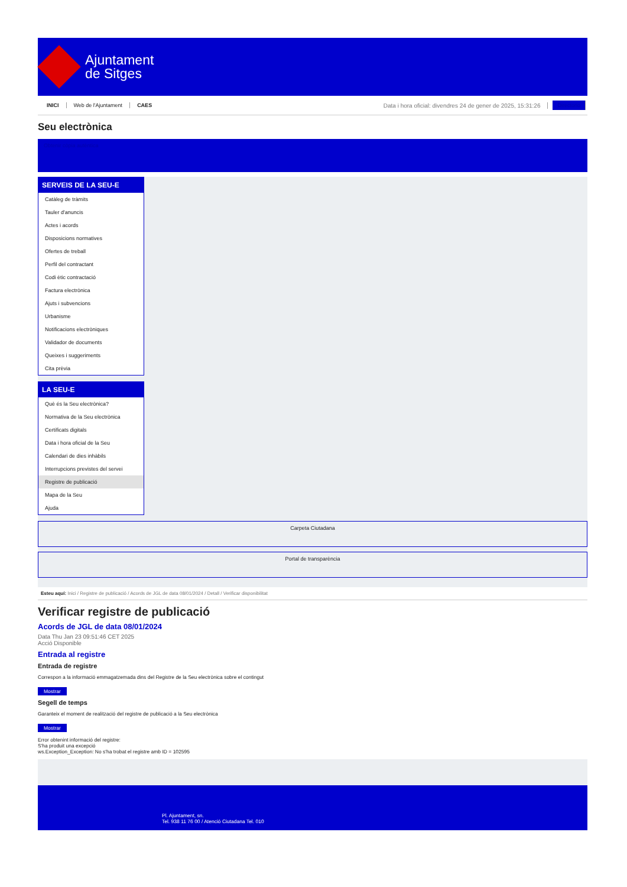Ajuntament
de Sitges
INICI Web de l'Ajuntament CAES Data i hora oficial: divendres 24 de gener de 2025, 15:31:26 Directorio
Seu electrònica
Obtenir còpia autèntica
SERVEIS DE LA SEU-E
Catàleg de tràmits
Tauler d'anuncis
Actes i acords
Disposicions normatives
Ofertes de treball
Perfil del contractant
Codi ètic contractació
Factura electrònica
Ajuts i subvencions
Urbanisme
Notificacions electròniques
Validador de documents
Queixes i suggeriments
Cita prèvia
LA SEU-E
Què és la Seu electrònica?
Normativa de la Seu electrònica
Certificats digitals
Data i hora oficial de la Seu
Calendari de dies inhàbils
Interrupcions previstes del servei
Registre de publicació
Mapa de la Seu
Ajuda
Carpeta Ciutadana
Portal de transparència
Esteu aquí: Inici / Registre de publicació / Acords de JGL de data 08/01/2024 / Detall / Verificar disponibilitat
Verificar registre de publicació
Acords de JGL de data 08/01/2024
Data Thu Jan 23 09:51:46 CET 2025
Acció Disponible
Entrada al registre
Entrada de registre
Correspon a la informació emmagatzemada dins del Registre de la Seu electrònica sobre el contingut
Mostrar
Segell de temps
Garanteix el moment de realització del registre de publicació a la Seu electrònica
Mostrar
Error obtenint informació del registre:
S'ha produit una excepció
ws.Exception_Exception: No s'ha trobat el registre amb ID = 102595
Pl. Ajuntament, sn.
Tel. 938 11 76 00 / Atenció Ciutadana Tel. 010